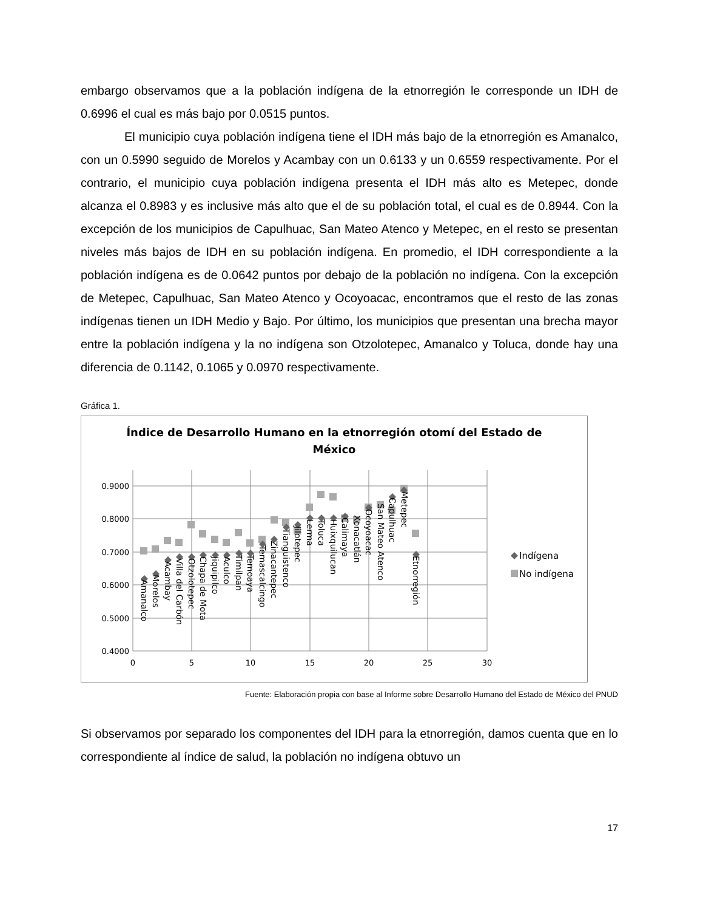embargo observamos que a la población indígena de la etnorregión le corresponde un IDH de 0.6996 el cual es más bajo por 0.0515 puntos.
El municipio cuya población indígena tiene el IDH más bajo de la etnorregión es Amanalco, con un 0.5990 seguido de Morelos y Acambay con un 0.6133 y un 0.6559 respectivamente. Por el contrario, el municipio cuya población indígena presenta el IDH más alto es Metepec, donde alcanza el 0.8983 y es inclusive más alto que el de su población total, el cual es de 0.8944. Con la excepción de los municipios de Capulhuac, San Mateo Atenco y Metepec, en el resto se presentan niveles más bajos de IDH en su población indígena. En promedio, el IDH correspondiente a la población indígena es de 0.0642 puntos por debajo de la población no indígena. Con la excepción de Metepec, Capulhuac, San Mateo Atenco y Ocoyoacac, encontramos que el resto de las zonas indígenas tienen un IDH Medio y Bajo. Por último, los municipios que presentan una brecha mayor entre la población indígena y la no indígena son Otzolotepec, Amanalco y Toluca, donde hay una diferencia de 0.1142, 0.1065 y 0.0970 respectivamente.
Gráfica 1.
Índice de Desarrollo Humano en la etnorregión otomí del Estado de
México
0.9000
0.8000
0.7000
0.6000
0.5000
0.4000
0
5
10
15
20
25
30
Amanalco
Morelos
Acambay
Villa del Carbón
Otzolotepec
Chapa de Mota
Jiquipilco
Aculco
Timilpan
Temoaya
Temascalcingo
Zinacantepec
Tianguistenco
Jilotepec
Lerma
Toluca
Huixquilucan
Calimaya
Xonacatlán
Ocoyoacac
San Mateo Atenco
Capulhuac
Metepec
Etnorregión
Indígena
No indígena
Fuente: Elaboración propia con base al Informe sobre Desarrollo Humano del Estado de México del PNUD
Si observamos por separado los componentes del IDH para la etnorregión, damos cuenta que en lo correspondiente al índice de salud, la población no indígena obtuvo un
17